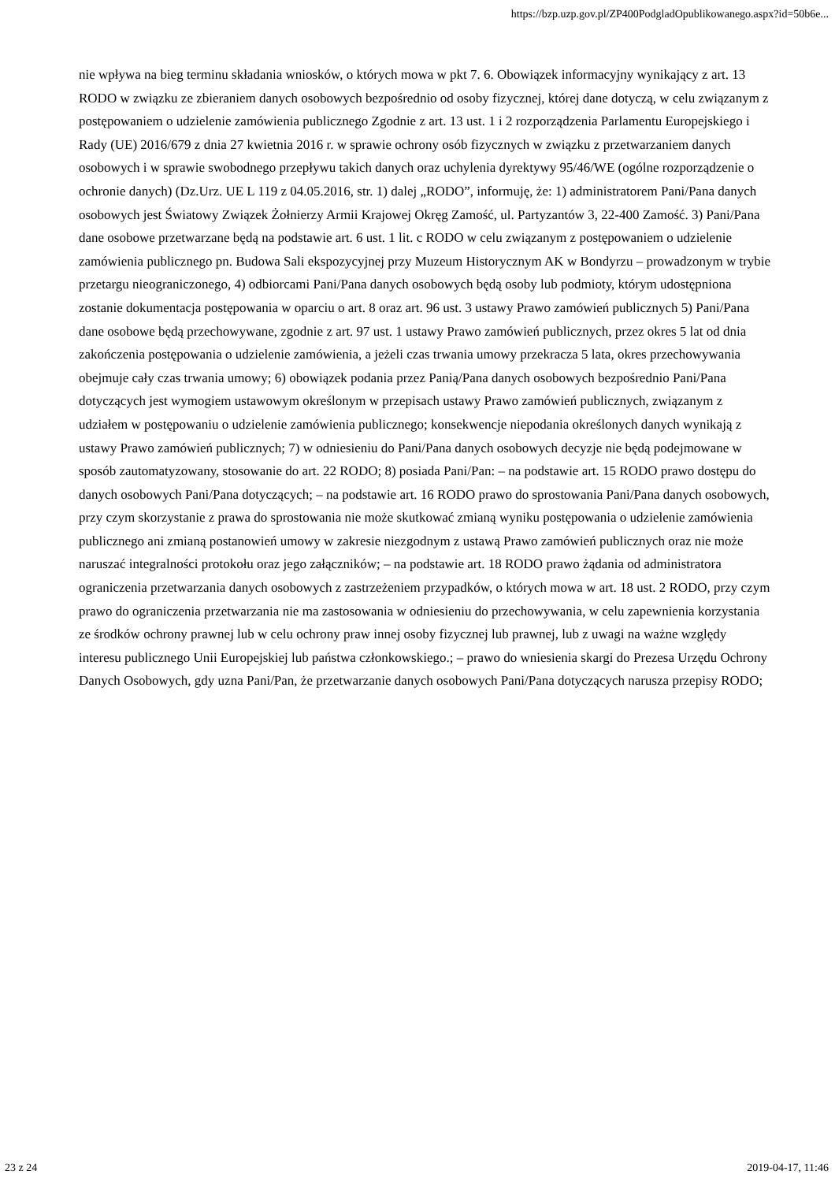https://bzp.uzp.gov.pl/ZP400PodgladOpublikowanego.aspx?id=50b6e...
nie wpływa na bieg terminu składania wniosków, o których mowa w pkt 7. 6. Obowiązek informacyjny wynikający z art. 13 RODO w związku ze zbieraniem danych osobowych bezpośrednio od osoby fizycznej, której dane dotyczą, w celu związanym z postępowaniem o udzielenie zamówienia publicznego Zgodnie z art. 13 ust. 1 i 2 rozporządzenia Parlamentu Europejskiego i Rady (UE) 2016/679 z dnia 27 kwietnia 2016 r. w sprawie ochrony osób fizycznych w związku z przetwarzaniem danych osobowych i w sprawie swobodnego przepływu takich danych oraz uchylenia dyrektywy 95/46/WE (ogólne rozporządzenie o ochronie danych) (Dz.Urz. UE L 119 z 04.05.2016, str. 1) dalej „RODO”, informuję, że: 1) administratorem Pani/Pana danych osobowych jest Światowy Związek Żołnierzy Armii Krajowej Okręg Zamość, ul. Partyzantów 3, 22-400 Zamość. 3) Pani/Pana dane osobowe przetwarzane będą na podstawie art. 6 ust. 1 lit. c RODO w celu związanym z postępowaniem o udzielenie zamówienia publicznego pn. Budowa Sali ekspozycyjnej przy Muzeum Historycznym AK w Bondyrzu – prowadzonym w trybie przetargu nieograniczonego, 4) odbiorcami Pani/Pana danych osobowych będą osoby lub podmioty, którym udostępniona zostanie dokumentacja postępowania w oparciu o art. 8 oraz art. 96 ust. 3 ustawy Prawo zamówień publicznych 5) Pani/Pana dane osobowe będą przechowywane, zgodnie z art. 97 ust. 1 ustawy Prawo zamówień publicznych, przez okres 5 lat od dnia zakończenia postępowania o udzielenie zamówienia, a jeżeli czas trwania umowy przekracza 5 lata, okres przechowywania obejmuje cały czas trwania umowy; 6) obowiązek podania przez Panią/Pana danych osobowych bezpośrednio Pani/Pana dotyczących jest wymogiem ustawowym określonym w przepisach ustawy Prawo zamówień publicznych, związanym z udziałem w postępowaniu o udzielenie zamówienia publicznego; konsekwencje niepodania określonych danych wynikają z ustawy Prawo zamówień publicznych; 7) w odniesieniu do Pani/Pana danych osobowych decyzje nie będą podejmowane w sposób zautomatyzowany, stosowanie do art. 22 RODO; 8) posiada Pani/Pan: – na podstawie art. 15 RODO prawo dostępu do danych osobowych Pani/Pana dotyczących; – na podstawie art. 16 RODO prawo do sprostowania Pani/Pana danych osobowych, przy czym skorzystanie z prawa do sprostowania nie może skutkować zmianą wyniku postępowania o udzielenie zamówienia publicznego ani zmianą postanowień umowy w zakresie niezgodnym z ustawą Prawo zamówień publicznych oraz nie może naruszać integralności protokołu oraz jego załączników; – na podstawie art. 18 RODO prawo żądania od administratora ograniczenia przetwarzania danych osobowych z zastrzeżeniem przypadków, o których mowa w art. 18 ust. 2 RODO, przy czym prawo do ograniczenia przetwarzania nie ma zastosowania w odniesieniu do przechowywania, w celu zapewnienia korzystania ze środków ochrony prawnej lub w celu ochrony praw innej osoby fizycznej lub prawnej, lub z uwagi na ważne względy interesu publicznego Unii Europejskiej lub państwa członkowskiego.; – prawo do wniesienia skargi do Prezesa Urzędu Ochrony Danych Osobowych, gdy uzna Pani/Pan, że przetwarzanie danych osobowych Pani/Pana dotyczących narusza przepisy RODO;
23 z 24 2019-04-17, 11:46